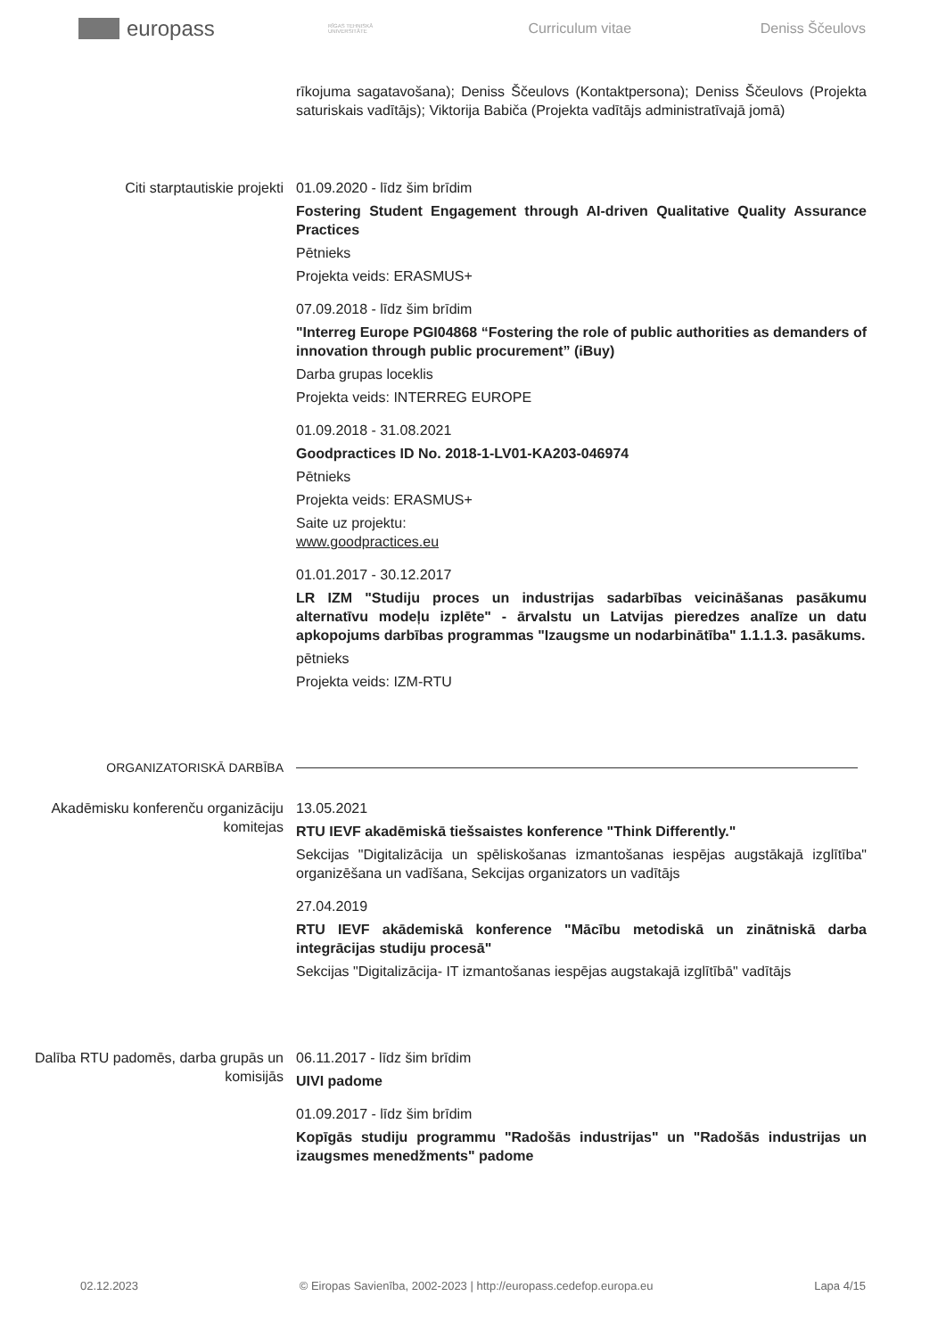europass
RĪGAS TEHNISKĀ UNIVERSITĀTE
Curriculum vitae Deniss Ščeulovs
rīkojuma sagatavošana); Deniss Ščeulovs (Kontaktpersona); Deniss Ščeulovs (Projekta saturiskais vadītājs); Viktorija Babiča (Projekta vadītājs administratīvajā jomā)
Citi starptautiskie projekti 01.09.2020 - līdz šim brīdim
Fostering Student Engagement through AI-driven Qualitative Quality Assurance Practices
Pētnieks
Projekta veids: ERASMUS+
07.09.2018 - līdz šim brīdim
"Interreg Europe PGI04868 “Fostering the role of public authorities as demanders of innovation through public procurement” (iBuy)
Darba grupas loceklis
Projekta veids: INTERREG EUROPE
01.09.2018 - 31.08.2021
Goodpractices ID No. 2018-1-LV01-KA203-046974
Pētnieks
Projekta veids: ERASMUS+
Saite uz projektu:
www.goodpractices.eu
01.01.2017 - 30.12.2017
LR IZM "Studiju proces un industrijas sadarbības veicināšanas pasākumu alternatīvu modeļu izplēte" - ārvalstu un Latvijas pieredzes analīze un datu apkopojums darbības programmas "Izaugsme un nodarbinātība" 1.1.1.3. pasākums.
pētnieks
Projekta veids: IZM-RTU
ORGANIZATORISKĀ DARBĪBA
Akadēmisku konferenču organizāciju komitejas
13.05.2021
RTU IEVF akadēmiskā tiešsaistes konference "Think Differently."
Sekcijas "Digitalizācija un spēliskošanas izmantošanas iespējas augstākajā izglītība" organizēšana un vadīšana, Sekcijas organizators un vadītājs
27.04.2019
RTU IEVF akādemiskā konference "Mācību metodiskā un zinātniskā darba integrācijas studiju procesā"
Sekcijas "Digitalizācija- IT izmantošanas iespējas augstakajā izglītībā" vadītājs
Dalība RTU padomēs, darba grupās un komisijās
06.11.2017 - līdz šim brīdim
UIVI padome
01.09.2017 - līdz šim brīdim
Kopīgās studiju programmu "Radošās industrijas" un "Radošās industrijas un izaugsmes menedžments" padome
02.12.2023 © Eiropas Savienība, 2002-2023 | http://europass.cedefop.europa.eu Lapa 4/15